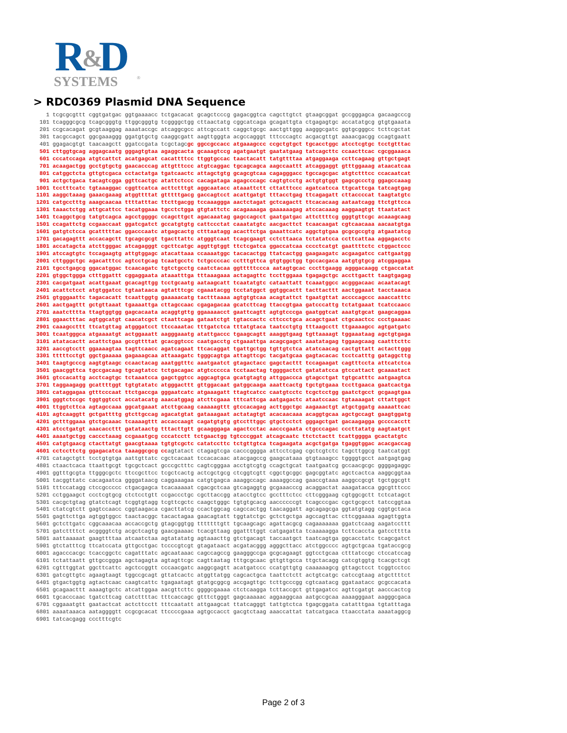R
&
D
SYSTEMS
®
> RDC0369 Plasmid DNA Sequence
   1 tcgcgcgttt cggtgatgac ggtgaaaacc tctgacacat gcagctcccg gagacggtca cagcttgtct gtaagcggat gccgggagca gacaagcccg
 101 tcagggcgcg tcagcgggtg ttggcgggtg tcggggctgg cttaactatg cggcatcaga gcagattgta ctgagagtgc accatatgcg gtgtgaaata
 201 ccgcacagat gcgtaaggag aaaataccgc atcaggcgcc attcgccatt caggctgcgc aactgttggg aagggcgatc ggtgcgggcc tcttcgctat
 301 tacgccagct ggcgaaaggg ggatgtgctg caaggcgatt aagttgggta acgccagggt tttcccagtc acgacgttgt aaaacgacgg ccagtgaatt
 401 ggagacgtgt taacaagctt ggatccgata tcgctagcgc ggccgccacc atgaaagccc ccgctgtgct tgcacctggc atcctcgtgc tcctgtttac
 501 cttggtgcag aggagcaatg gggagtgtaa agaggcacta gcaaagtccg agatgaatgt gaatatgaag tatcagcttc ccaacttcac cgcggaaaca
 601 cccatccaga atgtcattct acatgagcat cacattttcc ttggtgccac taactacatt tatgttttaa atgaggaaga ccttcagaag gttgctgagt
 701 acaagactgg gcctgtgctg gaacacccag attgtttccc atgtcaggac tgcagcagca aagccaattt atcaggaggt gtttggaaag ataacatcaa
 801 catggctcta gttgtcgaca cctactatga tgatcaactc attagctgtg gcagcgtcaa cagagggacc tgccagcgac atgtctttcc ccacaatcat
 901 actgctgaca tacagtcgga ggttcactgc atattctccc cacagataga agagcccagc cagtgtcctg actgtgtggt gagcgccctg ggagccaaag
1001 tcctttcatc tgtaaaggac cggttcatca acttctttgt aggcaatacc ataaattctt cttatttccc agatcatcca ttgcattcga tatcagtgag
1101 aaggctaaag gaaacgaaag atggttttat gtttttgacg gaccagtcct acattgatgt tttacctgag ttcagagatt cttaccccat taagtatgtc
1201 catgcctttg aaagcaacaa ttttatttac ttcttgacgg tccaaaggga aactctagat gctcagactt ttcacacaag aataatcagg ttctgttcca
1301 taaactctgg attgcattcc tacatggaaa tgcctctgga gtgtattctc acagaaaaga gaaaaaagag atccacaaag aaggaagtgt ttaatatact
1401 tcaggctgcg tatgtcagca agcctggggc ccagcttgct agacaaatag gagccagcct gaatgatgac attcttttcg gggtgttcgc acaaagcaag
1501 ccagattctg ccgaaccaat ggatcgatct gccatgtgtg cattccctat caaatatgtc aacgacttct tcaacaagat cgtcaacaaa aacaatgtga
1601 gatgtctcca gcatttttac ggacccaatc atgagcactg ctttaatagg acacttctga gaaattcatc aggctgtgaa gcgcgccgtg atgaatatcg
1701 gacagagttt accacagctt tgcagcgcgt tgacttattc atgggtcaat tcagcgaagt cctcttaaca tctatatcca ccttcattaa aggagacctc
1801 accatagcta atcttgggac atcagagggt cgcttcatgc aggttgtggt ttctcgatca ggaccatcaa cccctcatgt gaattttctc ctggactccc
1901 atccagtgtc tccagaagtg attgtggagc atacattaaa ccaaaatggc tacacactgg ttatcactgg gaagaagatc acgaagatcc cattgaatgg
2001 cttgggctgc agacatttcc agtcctgcag tcaatgcctc tctgccccac cctttgttca gtgtggctgg tgccacgaca aatgtgtgcg atcggaggaa
2101 tgcctgagcg ggacatggac tcaacagatc tgtctgcctg caatctacaa ggtttttccca aatagtgcac cccttgaagg agggacaagg ctgaccatat
2201 gtggctggga ctttggattt cggaggaata ataaatttga tttaaagaaa actagagttc tccttggaaa tgagagctgc accttgactt taagtgagag
2301 cacgatgaat acattgaaat gcacagttgg tcctgcaatg aataagcatt tcaatatgtc cataattatt tcaaatggcc acgggacaac acaatacagt
2401 acattctcct atgtggatcc tgtaataaca agtatttcgc cgaaatacgg tcctatggct ggtggcactt tacttacttt aactggaaat tacctaaaca
2501 gtgggaattc tagacacatt tcaattggtg gaaaaacatg tactttaaaa agtgtgtcaa acagtattct tgaatgttat accccagccc aaaccatttc
2601 aactgagttt gctgttaaat tgaaaattga cttagccaac cgagagacaa gcatcttcag ttaccgtgaa gatcccattg tctatgaaat tcatccaacc
2701 aaatctttta ttagtggtgg gagcacaata acaggtgttg ggaaaaacct gaattcagtt agtgtcccga gaatggtcat aaatgtgcat gaagcaggaa
2801 ggaactttac agtggcatgt caacatcgct ctaattcaga gataatctgt tgtaccactc cttccctgca acagctgaat ctgcaactcc ccctgaaaac
2901 caaagccttt ttcatgttag atgggatcct ttccaaatac tttgatctca tttatgtaca taatcctgtg tttaagcctt ttgaaaagcc agtgatgatc
3001 tcaatgggca atgaaaatgt actggaaatt aagggaaatg atattgaccc tgaagcagtt aaaggtgaag tgttaaaagt tggaaataag agctgtgaga
3101 atatacactt acattctgaa gccgttttat gcacggtccc caatgacctg ctgaaattga acagcgagct aaatatagag tggaagcaag caatttcttc
3201 aaccgtcctt ggaaaagtaa tagttcaacc agatcagaat ttcacaggat tgattgctgg tgttgtctca atatcaacag cactgttatt actacttggg
3301 tttttcctgt ggctgaaaaa gagaaagcaa attaaagatc tgggcagtga attagttcgc tacgatgcaa gagtacacac tcctcatttg gataggcttg
3401 taagtgcccg aagtgtaagc ccaactacag aaatggtttc aaatgaatct gtagactacc gagctacttt tccagaagat cagtttccta attcatctca
3501 gaacggttca tgccgacaag tgcagtatcc tctgacagac atgtccccca tcctaactag tggggactct gatatatcca gtccattact gcaaaatact
3601 gtccacattg acctcagtgc tctaaatcca gagctggtcc aggcagtgca gcatgtagtg attggaccca gtagcctgat tgtgcatttc aatgaagtca
3701 taggaagagg gcattttggt tgtgtatatc atgggacttt gttggacaat gatggcaaga aaattcactg tgctgtgaaa tccttgaaca gaatcactga
3801 cataggagaa gtttcccaat ttctgaccga gggaatcatc atgaaagatt ttagtcatcc caatgtcctc tcgctcctgg gaatctgcct gcgaagtgaa
3901 gggtctccgc tggtggtcct accatacatg aaacatggag atcttcgaaa tttcattcga aatgagactc ataatccaac tgtaaaagat cttattggct
4001 ttggtcttca agtagccaaa ggcatgaaat atcttgcaag caaaaagttt gtccacagag acttggctgc aagaaactgt atgctggatg aaaaattcac
4101 agtcaaggtt gctgattttg gtcttgccag agacatgtat gataaagaat actatagtgt acacaacaaa acaggtgcaa agctgccagt gaagtggatg
4201 gctttggaaa gtctgcaaac tcaaaagttt accaccaagt cagatgtgtg gtcctttggc gtgctcctct gggagctgat gacaagagga gccccacctt
4301 atcctgatgt aaacaccttt gatataactg tttacttgtt gcaagggaga agactcctac aacccgaata ctgcccagac cccttatatg aagtaatgct
4401 aaaatgctgg caccctaaag ccgaaatgcg cccatcctt tctgaactgg tgtcccggat atcagcaatc ttctctactt tcattgggga gcactatgtc
4501 catgtgaacg ctacttatgt gaacgtaaaa tgtgtcgctc catatccttc tctgttgtca tcagaagata acgctgatga tgaggtggac acacgaccag
4601 cctccttctg ggagacatca taaaggcgcg ccagtatact ctagagtcga cacccgggga attcctcgag cgctcgtctc tagcttggcg taatcatggt
4701 catagctgtt tcctgtgtga aattgttatc cgctcacaat tccacacaac atacgagccg gaagcataaa gtgtaaagcc tggggtgcct aatgagtgag
4801 ctaactcaca ttaattgcgt tgcgctcact gcccgctttc cagtcgggaa acctgtcgtg ccagctgcat taatgaatcg gccaacgcgc ggggagaggc
4901 ggtttgcgta ttgggcgctc ttccgcttcc tcgctcactg actcgctgcg ctcggtcgtt cggctgcggc gagcggtatc agctcactca aaggcggtaa
5001 tacggttatc cacagaatca ggggataacg caggaaagaa catgtgagca aaaggccagc aaaaggccag gaaccgtaaa aaggccgcgt tgctggcgtt
5101 tttccatagg ctccgccccc ctgacgagca tcacaaaaat cgacgctcaa gtcagaggtg gcgaaacccg acaggactat aaagatacca ggcgtttccc
5201 cctggaagct ccctcgtgcg ctctcctgtt ccgaccctgc cgcttaccgg atacctgtcc gcctttctcc cttcgggaag cgtggcgctt tctcatagct
5301 cacgctgtag gtatctcagt tcggtgtagg tcgttcgctc caagctgggc tgtgtgcacg aaccccccgt tcagcccgac cgctgcgcct tatccggtaa
5401 ctatcgtctt gagtccaacc cggtaagaca cgacttatcg ccactggcag cagccactgg taacaggatt agcagagcga ggtatgtagg cggtgctaca
5501 gagttcttga agtggtggcc taactacggc tacactagaa gaacagtatt tggtatctgc gctctgctga agccagttac cttcggaaaa agagttggta
5601 gctcttgatc cggcaaacaa accaccgctg gtagcggtgg tttttttgtt tgcaagcagc agattacgcg cagaaaaaaa ggatctcaag aagatccttt
5701 gatcttttct acggggtctg acgctcagtg gaacgaaaac tcacgttaag ggattttggt catgagatta tcaaaaagga tcttcaccta gatcctttta
5801 aattaaaaat gaagttttaa atcaatctaa agtatatatg agtaaacttg gtctgacagt taccaatgct taatcagtga ggcacctatc tcagcgatct
5901 gtctatttcg ttcatccata gttgcctgac tccccgtcgt gtagataact acgatacggg agggcttacc atctggcccc agtgctgcaa tgataccgcg
6001 agacccacgc tcaccggctc cagatttatc agcaataaac cagccagccg gaagggccga gcgcagaagt ggtcctgcaa ctttatccgc ctccatccag
6101 tctattaatt gttgccggga agctagagta agtagttcgc cagttaatag tttgcgcaac gttgttgcca ttgctacagg catcgtggtg tcacgctcgt
6201 cgtttggtat ggcttcattc agctccggtt cccaacgatc aaggcgagtt acatgatccc ccatgttgtg caaaaaagcg gttagctcct tcggtcctcc
6301 gatcgttgtc agaagtaagt tggccgcagt gttatcactc atggttatgg cagcactgca taattctctt actgtcatgc catccgtaag atgcttttct
6401 gtgactggtg agtactcaac caagtcattc tgagaatagt gtatgcggcg accgagttgc tcttgcccgg cgtcaatacg ggataatacc gcgccacata
6501 gcagaacttt aaaagtgctc atcattggaa aacgttcttc ggggcgaaaa ctctcaagga tcttaccgct gttgagatcc agttcgatgt aacccactcg
6601 tgcacccaac tgatcttcag catcttttac tttcaccagc gtttctgggt gagcaaaaac aggaaggcaa aatgccgcaa aaaagggaat aagggcgaca
6701 cggaaatgtt gaatactcat actcttcctt tttcaatatt attgaagcat ttatcagggt tattgtctca tgagcggata catatttgaa tgtatttaga
6801 aaaataaaca aataggggtt ccgcgcacat ttccccgaaa agtgccacct gacgtctaag aaaccattat tatcatgaca ttaacctata aaaataggcg
6901 tatcacgagg ccctttcgtc
Page 2 of 3